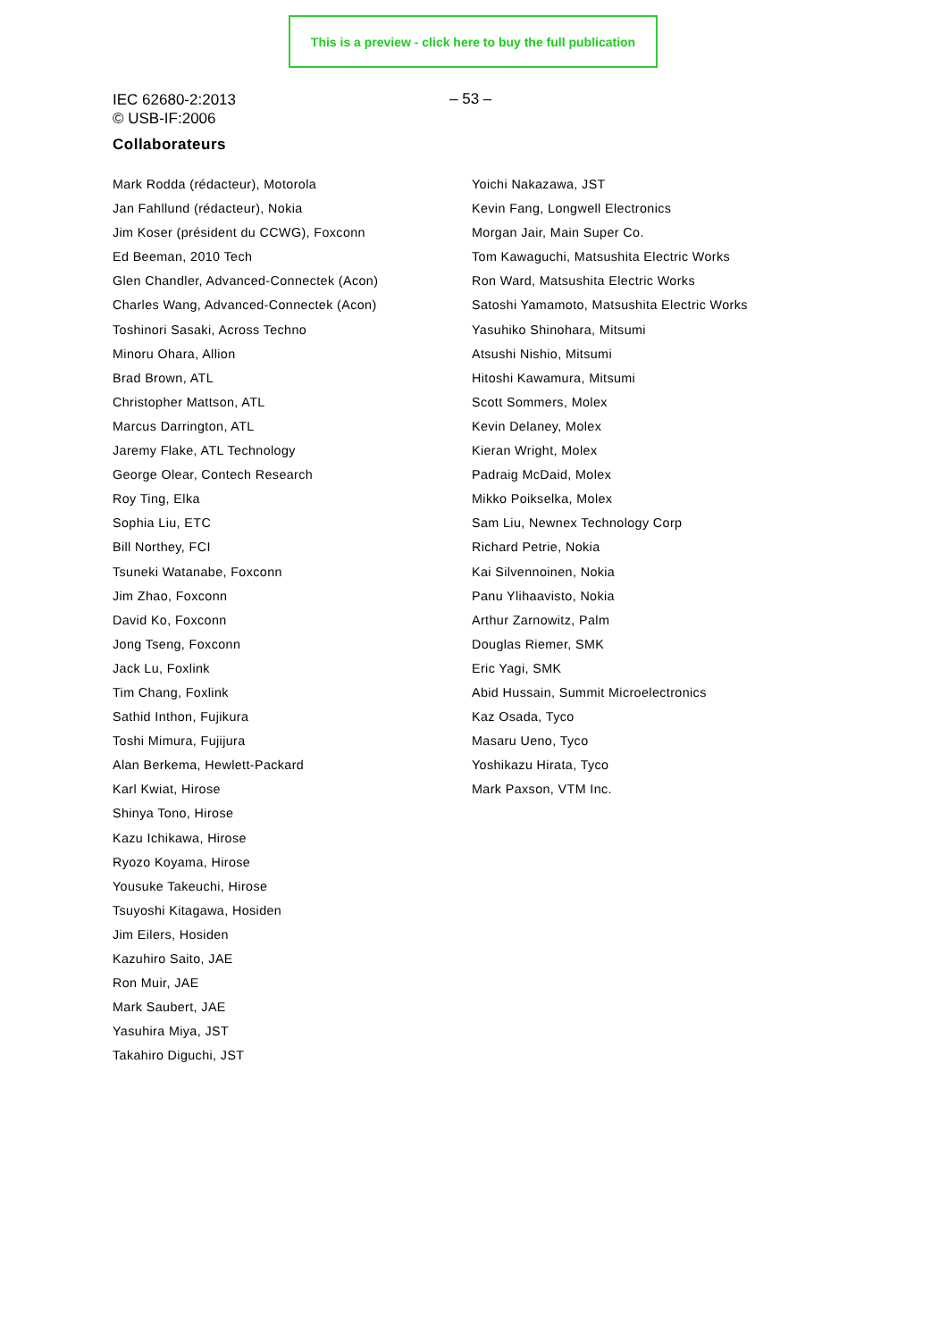This is a preview - click here to buy the full publication
IEC 62680-2:2013
© USB-IF:2006
– 53 –
Collaborateurs
Mark Rodda (rédacteur), Motorola
Jan Fahllund (rédacteur), Nokia
Jim Koser (président du CCWG), Foxconn
Ed Beeman, 2010 Tech
Glen Chandler, Advanced-Connectek (Acon)
Charles Wang, Advanced-Connectek (Acon)
Toshinori Sasaki, Across Techno
Minoru Ohara, Allion
Brad Brown, ATL
Christopher Mattson, ATL
Marcus Darrington, ATL
Jaremy Flake, ATL Technology
George Olear, Contech Research
Roy Ting, Elka
Sophia Liu, ETC
Bill Northey, FCI
Tsuneki Watanabe, Foxconn
Jim Zhao, Foxconn
David Ko, Foxconn
Jong Tseng, Foxconn
Jack Lu, Foxlink
Tim Chang, Foxlink
Sathid Inthon, Fujikura
Toshi Mimura, Fujijura
Alan Berkema, Hewlett-Packard
Karl Kwiat, Hirose
Shinya Tono, Hirose
Kazu Ichikawa, Hirose
Ryozo Koyama, Hirose
Yousuke Takeuchi, Hirose
Tsuyoshi Kitagawa, Hosiden
Jim Eilers, Hosiden
Kazuhiro Saito, JAE
Ron Muir, JAE
Mark Saubert, JAE
Yasuhira Miya, JST
Takahiro Diguchi, JST
Yoichi Nakazawa, JST
Kevin Fang, Longwell Electronics
Morgan Jair, Main Super Co.
Tom Kawaguchi, Matsushita Electric Works
Ron Ward, Matsushita Electric Works
Satoshi Yamamoto, Matsushita Electric Works
Yasuhiko Shinohara, Mitsumi
Atsushi Nishio, Mitsumi
Hitoshi Kawamura, Mitsumi
Scott Sommers, Molex
Kevin Delaney, Molex
Kieran Wright, Molex
Padraig McDaid, Molex
Mikko Poikselka, Molex
Sam Liu, Newnex Technology Corp
Richard Petrie, Nokia
Kai Silvennoinen, Nokia
Panu Ylihaavisto, Nokia
Arthur Zarnowitz, Palm
Douglas Riemer, SMK
Eric Yagi, SMK
Abid Hussain, Summit Microelectronics
Kaz Osada, Tyco
Masaru Ueno, Tyco
Yoshikazu Hirata, Tyco
Mark Paxson, VTM Inc.